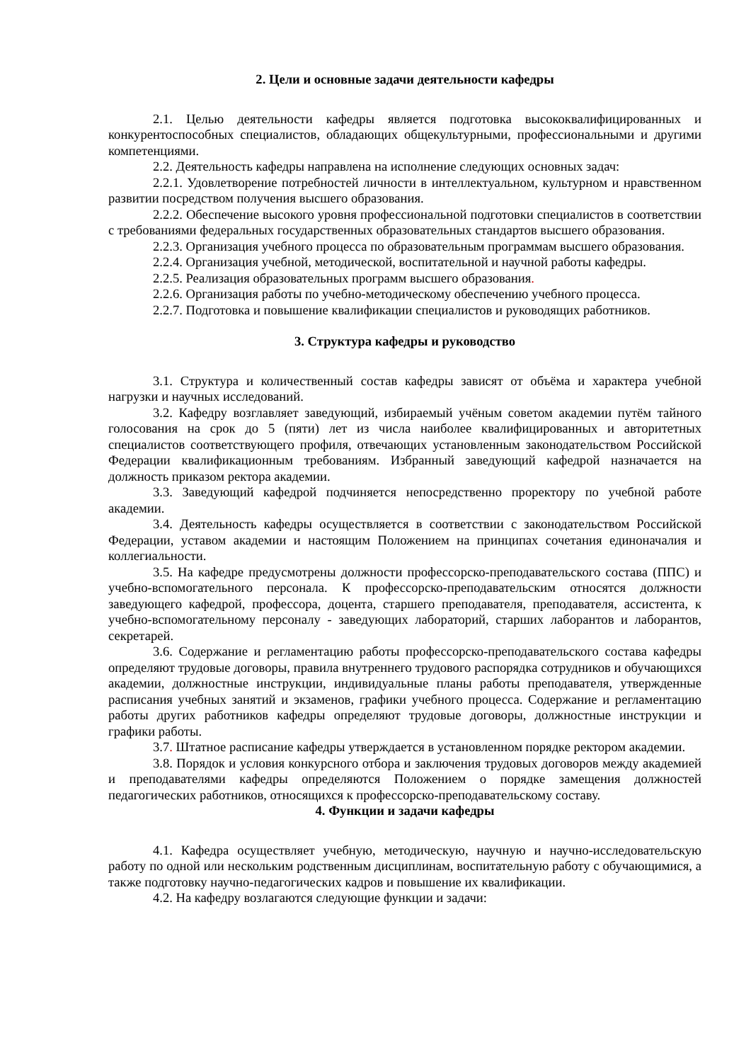2. Цели и основные задачи деятельности кафедры
2.1. Целью деятельности кафедры является подготовка высококвалифицированных и конкурентоспособных специалистов, обладающих общекультурными, профессиональными и другими компетенциями.
2.2. Деятельность кафедры направлена на исполнение следующих основных задач:
2.2.1. Удовлетворение потребностей личности в интеллектуальном, культурном и нравственном развитии посредством получения высшего образования.
2.2.2. Обеспечение высокого уровня профессиональной подготовки специалистов в соответствии с требованиями федеральных государственных образовательных стандартов высшего образования.
2.2.3. Организация учебного процесса по образовательным программам высшего образования.
2.2.4. Организация учебной, методической, воспитательной и научной работы кафедры.
2.2.5. Реализация образовательных программ высшего образования.
2.2.6. Организация работы по учебно-методическому обеспечению учебного процесса.
2.2.7. Подготовка и повышение квалификации специалистов и руководящих работников.
3. Структура кафедры и руководство
3.1. Структура и количественный состав кафедры зависят от объёма и характера учебной нагрузки и научных исследований.
3.2. Кафедру возглавляет заведующий, избираемый учёным советом академии путём тайного голосования на срок до 5 (пяти) лет из числа наиболее квалифицированных и авторитетных специалистов соответствующего профиля, отвечающих установленным законодательством Российской Федерации квалификационным требованиям. Избранный заведующий кафедрой назначается на должность приказом ректора академии.
3.3. Заведующий кафедрой подчиняется непосредственно проректору по учебной работе академии.
3.4. Деятельность кафедры осуществляется в соответствии с законодательством Российской Федерации, уставом академии и настоящим Положением на принципах сочетания единоначалия и коллегиальности.
3.5. На кафедре предусмотрены должности профессорско-преподавательского состава (ППС) и учебно-вспомогательного персонала. К профессорско-преподавательским относятся должности заведующего кафедрой, профессора, доцента, старшего преподавателя, преподавателя, ассистента, к учебно-вспомогательному персоналу - заведующих лабораторий, старших лаборантов и лаборантов, секретарей.
3.6. Содержание и регламентацию работы профессорско-преподавательского состава кафедры определяют трудовые договоры, правила внутреннего трудового распорядка сотрудников и обучающихся академии, должностные инструкции, индивидуальные планы работы преподавателя, утвержденные расписания учебных занятий и экзаменов, графики учебного процесса. Содержание и регламентацию работы других работников кафедры определяют трудовые договоры, должностные инструкции и графики работы.
3.7. Штатное расписание кафедры утверждается в установленном порядке ректором академии.
3.8. Порядок и условия конкурсного отбора и заключения трудовых договоров между академией и преподавателями кафедры определяются Положением о порядке замещения должностей педагогических работников, относящихся к профессорско-преподавательскому составу.
4. Функции и задачи кафедры
4.1. Кафедра осуществляет учебную, методическую, научную и научно-исследовательскую работу по одной или нескольким родственным дисциплинам, воспитательную работу с обучающимися, а также подготовку научно-педагогических кадров и повышение их квалификации.
4.2. На кафедру возлагаются следующие функции и задачи: